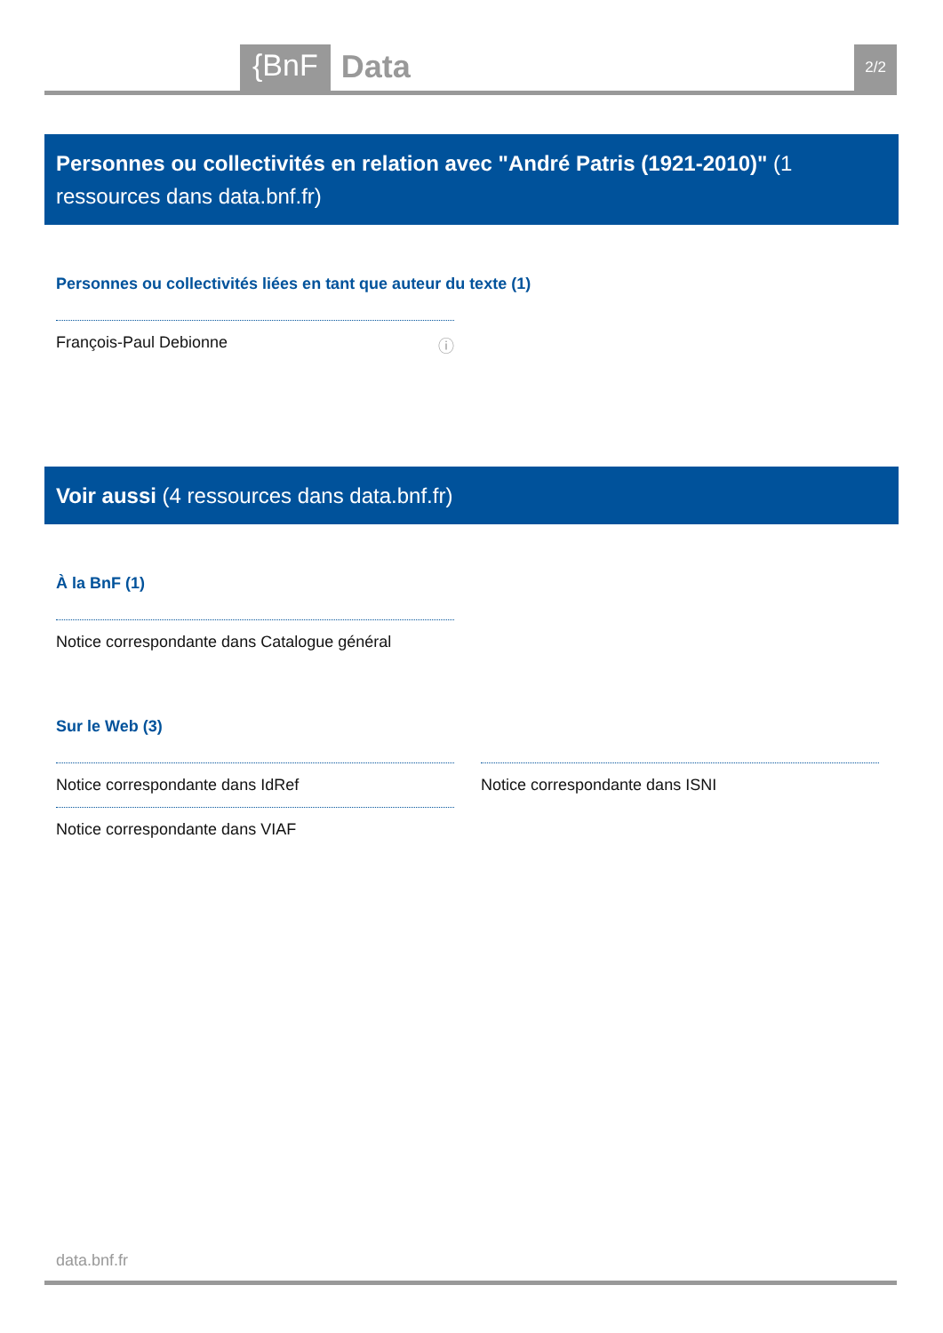{BnF Data 2/2
Personnes ou collectivités en relation avec "André Patris (1921-2010)" (1 ressources dans data.bnf.fr)
Personnes ou collectivités liées en tant que auteur du texte (1)
François-Paul Debionne ⓘ
Voir aussi (4 ressources dans data.bnf.fr)
À la BnF (1)
Notice correspondante dans Catalogue général
Sur le Web (3)
Notice correspondante dans IdRef Notice correspondante dans ISNI
Notice correspondante dans VIAF
data.bnf.fr